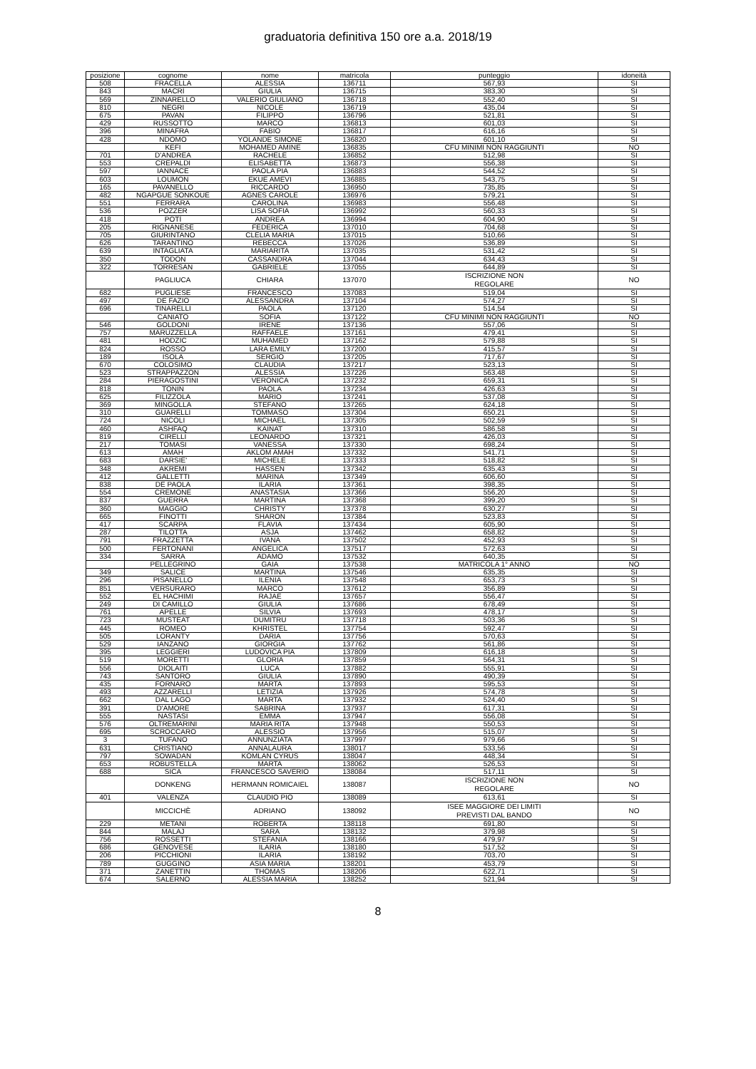graduatoria definitiva 150 ore a.a. 2018/19
| posizione | cognome | nome | matricola | punteggio | idoneità |
| --- | --- | --- | --- | --- | --- |
| 508 | FRACELLA | ALESSIA | 136711 | 567,93 | SI |
| 843 | MACRÌ | GIULIA | 136715 | 383,30 | SI |
| 569 | ZINNARELLO | VALERIO GIULIANO | 136718 | 552,40 | SI |
| 810 | NEGRI | NICOLE | 136719 | 435,04 | SI |
| 675 | PAVAN | FILIPPO | 136796 | 521,81 | SI |
| 429 | RUSSOTTO | MARCO | 136813 | 601,03 | SI |
| 396 | MINAFRA | FABIO | 136817 | 616,16 | SI |
| 428 | NDOMO | YOLANDE SIMONE | 136820 | 601,10 | SI |
| | KEFI | MOHAMED AMINE | 136835 | CFU MINIMI NON RAGGIUNTI | NO |
| 701 | D'ANDREA | RACHELE | 136852 | 512,98 | SI |
| 553 | CREPALDI | ELISABETTA | 136873 | 556,38 | SI |
| 597 | IANNACE | PAOLA PIA | 136883 | 544,52 | SI |
| 603 | LOUMON | EKUE AMEVI | 136885 | 543,75 | SI |
| 165 | PAVANELLO | RICCARDO | 136950 | 735,85 | SI |
| 482 | NGAPGUE SONKOUE | AGNES CAROLE | 136976 | 579,21 | SI |
| 551 | FERRARA | CAROLINA | 136983 | 556,48 | SI |
| 536 | POZZER | LISA SOFIA | 136992 | 560,33 | SI |
| 418 | POTÌ | ANDREA | 136994 | 604,90 | SI |
| 205 | RIGNANESE | FEDERICA | 137010 | 704,68 | SI |
| 705 | GIURINTANO | CLELIA MARIA | 137015 | 510,66 | SI |
| 626 | TARANTINO | REBECCA | 137026 | 536,89 | SI |
| 639 | INTAGLIATA | MARIARITA | 137035 | 531,42 | SI |
| 350 | TODON | CASSANDRA | 137044 | 634,43 | SI |
| 322 | TORRESAN | GABRIELE | 137055 | 644,89 | SI |
| | PAGLIUCA | CHIARA | 137070 | ISCRIZIONE NON REGOLARE | NO |
| 682 | PUGLIESE | FRANCESCO | 137083 | 519,04 | SI |
| 497 | DE FAZIO | ALESSANDRA | 137104 | 574,27 | SI |
| 696 | TINARELLI | PAOLA | 137120 | 514,54 | SI |
| | CANIATO | SOFIA | 137122 | CFU MINIMI NON RAGGIUNTI | NO |
| 546 | GOLDONI | IRENE | 137136 | 557,06 | SI |
| 757 | MARUZZELLA | RAFFAELE | 137161 | 479,41 | SI |
| 481 | HODZIC | MUHAMED | 137162 | 579,88 | SI |
| 824 | ROSSO | LARA EMILY | 137200 | 415,57 | SI |
| 189 | ISOLA | SERGIO | 137205 | 717,67 | SI |
| 670 | COLOSIMO | CLAUDIA | 137217 | 523,13 | SI |
| 523 | STRAPPAZZON | ALESSIA | 137226 | 563,48 | SI |
| 284 | PIERAGOSTINI | VERONICA | 137232 | 659,31 | SI |
| 818 | TONIN | PAOLA | 137234 | 426,63 | SI |
| 625 | FILIZZOLA | MARIO | 137241 | 537,08 | SI |
| 369 | MINGOLLA | STEFANO | 137265 | 624,18 | SI |
| 310 | GUARELLI | TOMMASO | 137304 | 650,21 | SI |
| 724 | NICOLI | MICHAEL | 137305 | 502,59 | SI |
| 460 | ASHFAQ | KAINAT | 137310 | 586,58 | SI |
| 819 | CIRELLI | LEONARDO | 137321 | 426,03 | SI |
| 217 | TOMASI | VANESSA | 137330 | 698,24 | SI |
| 613 | AMAH | AKLOM AMAH | 137332 | 541,71 | SI |
| 683 | DARSIE' | MICHELE | 137333 | 518,82 | SI |
| 348 | AKREMI | HASSEN | 137342 | 635,43 | SI |
| 412 | GALLETTI | MARINA | 137349 | 606,60 | SI |
| 838 | DE PAOLA | ILARIA | 137361 | 398,35 | SI |
| 554 | CREMONE | ANASTASIA | 137366 | 556,20 | SI |
| 837 | GUERRA | MARTINA | 137368 | 399,20 | SI |
| 360 | MAGGIO | CHRISTY | 137378 | 630,27 | SI |
| 665 | FINOTTI | SHARON | 137384 | 523,83 | SI |
| 417 | SCARPA | FLAVIA | 137434 | 605,90 | SI |
| 287 | TILOTTA | ASJA | 137462 | 658,82 | SI |
| 791 | FRAZZETTA | IVANA | 137502 | 452,93 | SI |
| 500 | FERTONANI | ANGELICA | 137517 | 572,63 | SI |
| 334 | SARRA | ADAMO | 137532 | 640,35 | SI |
| | PELLEGRINO | GAIA | 137538 | MATRICOLA 1° ANNO | NO |
| 349 | SALICE | MARTINA | 137546 | 635,35 | SI |
| 296 | PISANELLO | ILENIA | 137548 | 653,73 | SI |
| 851 | VERSURARO | MARCO | 137612 | 356,89 | SI |
| 552 | EL HACHIMI | RAJAE | 137657 | 556,47 | SI |
| 249 | DI CAMILLO | GIULIA | 137686 | 678,49 | SI |
| 761 | APELLE | SILVIA | 137693 | 478,17 | SI |
| 723 | MUSTEAT | DUMITRU | 137718 | 503,36 | SI |
| 445 | ROMEO | KHRISTEL | 137754 | 592,47 | SI |
| 505 | LORANTY | DARIA | 137756 | 570,63 | SI |
| 529 | IANZANO | GIORGIA | 137762 | 561,86 | SI |
| 395 | LEGGIERI | LUDOVICA PIA | 137809 | 616,18 | SI |
| 519 | MORETTI | GLORIA | 137859 | 564,31 | SI |
| 556 | DIOLAITI | LUCA | 137882 | 555,91 | SI |
| 743 | SANTORO | GIULIA | 137890 | 490,39 | SI |
| 435 | FORNARO | MARTA | 137893 | 595,53 | SI |
| 493 | AZZARELLI | LETIZIA | 137926 | 574,78 | SI |
| 662 | DAL LAGO | MARTA | 137932 | 524,40 | SI |
| 391 | D'AMORE | SABRINA | 137937 | 617,31 | SI |
| 555 | NASTASI | EMMA | 137947 | 556,08 | SI |
| 576 | OLTREMARINI | MARIA RITA | 137948 | 550,53 | SI |
| 695 | SCROCCARO | ALESSIO | 137956 | 515,07 | SI |
| 3 | TUFANO | ANNUNZIATA | 137997 | 979,66 | SI |
| 631 | CRISTIANO | ANNALAURA | 138017 | 533,56 | SI |
| 797 | SOWADAN | KOMLAN CYRUS | 138047 | 448,34 | SI |
| 653 | ROBUSTELLA | MARTA | 138062 | 526,53 | SI |
| 688 | SICA | FRANCESCO SAVERIO | 138084 | 517,11 | SI |
| | DONKENG | HERMANN ROMICAIEL | 138087 | ISCRIZIONE NON REGOLARE | NO |
| 401 | VALENZA | CLAUDIO PIO | 138089 | 613,61 | SI |
| | MICCICHÈ | ADRIANO | 138092 | ISEE MAGGIORE DEI LIMITI PREVISTI DAL BANDO | NO |
| 229 | METANI | ROBERTA | 138118 | 691,80 | SI |
| 844 | MALAJ | SARA | 138132 | 379,98 | SI |
| 756 | ROSSETTI | STEFANIA | 138166 | 479,97 | SI |
| 686 | GENOVESE | ILARIA | 138180 | 517,52 | SI |
| 206 | PICCHIONI | ILARIA | 138192 | 703,70 | SI |
| 789 | GUGGINO | ASIA MARIA | 138201 | 453,79 | SI |
| 371 | ZANETTIN | THOMAS | 138206 | 622,71 | SI |
| 674 | SALERNO | ALESSIA MARIA | 138252 | 521,94 | SI |
8